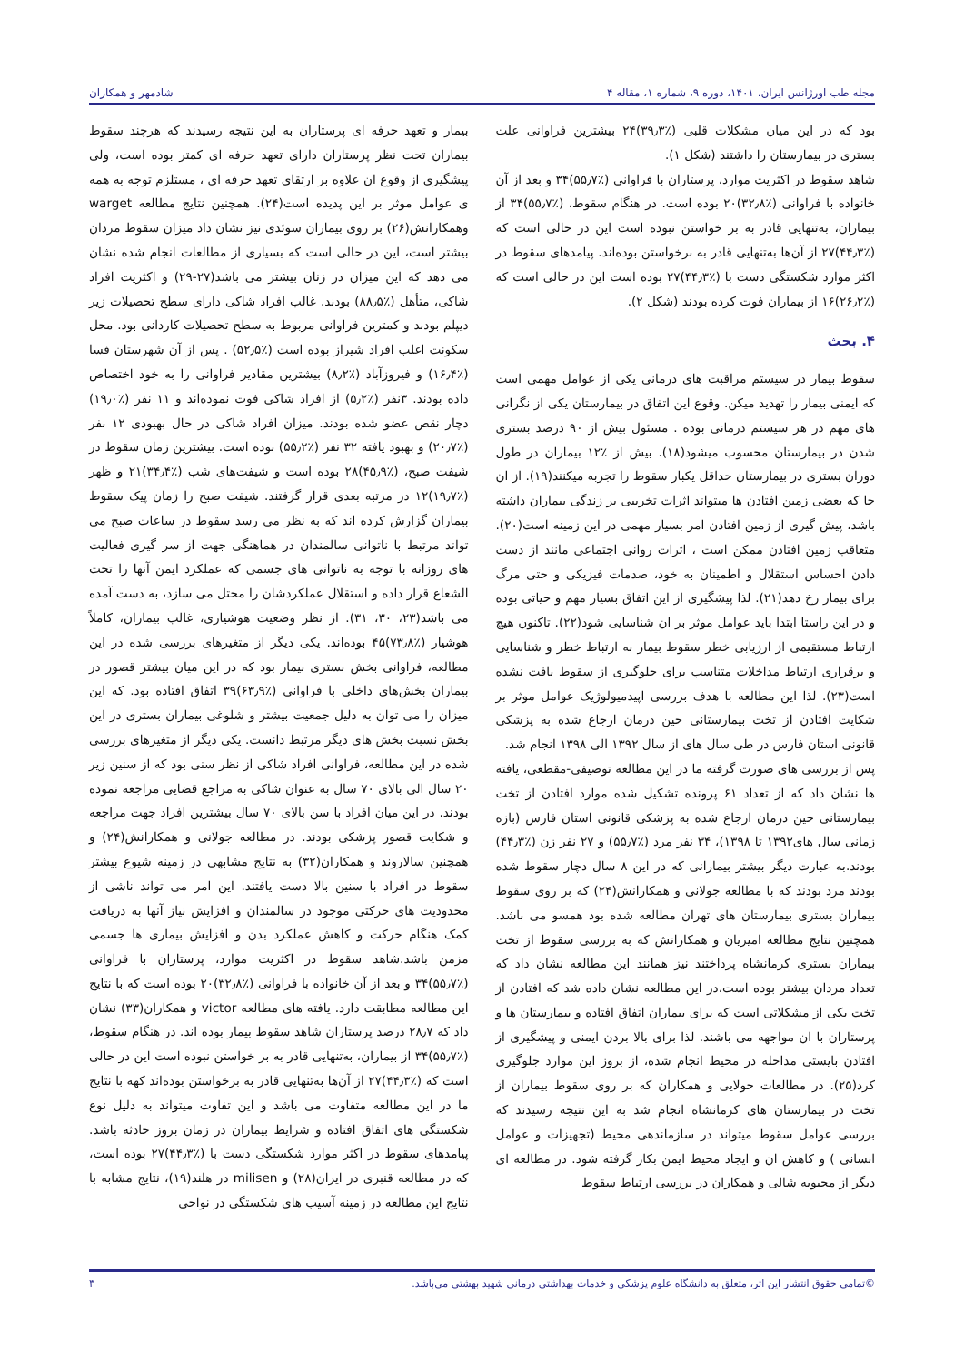مجله طب اورژانس ایران، ۱۴۰۱، دوره ۹، شماره ۱، مقاله ۴ شادمهر و همکاران
بود که در این میان مشکلات قلبی (٪۳۹٫۳)۲۴ بیشترین فراوانی علت بستری در بیمارستان را داشتند (شکل ۱).
شاهد سقوط در اکثریت موارد، پرستاران با فراوانی (٪۵۵٫۷)۳۴ و بعد از آن خانواده با فراوانی (٪۳۲٫۸)۲۰ بوده است. در هنگام سقوط، (٪۵۵٫۷)۳۴ از بیماران، به‌تنهایی قادر به بر خواستن نبوده است این در حالی است که (٪۴۴٫۳)۲۷ از آن‌ها به‌تنهایی قادر به برخواستن بوده‌اند. پیامدهای سقوط در اکثر موارد شکستگی دست با (٪۴۴٫۳)۲۷ بوده است این در حالی است که (٪۲۶٫۲)۱۶ از بیماران فوت کرده بودند (شکل ۲).
۴. بحث
سقوط بیمار در سیستم مراقبت های درمانی یکی از عوامل مهمی است که ایمنی بیمار را تهدید میکن. وقوع این اتفاق در بیمارستان یکی از نگرانی های مهم در هر سیستم درمانی بوده . مسئول بیش از ۹۰ درصد بستری شدن در بیمارستان محسوب میشود(۱۸). بیش از ٪۱۲ بیماران در طول دوران بستری در بیمارستان حداقل یکبار سقوط را تجربه میکنند(۱۹). از ان جا که بعضی زمین افتادن ها میتواند اثرات تخریبی بر زندگی بیماران داشته باشد، پیش گیری از زمین افتادن امر بسیار مهمی در این زمینه است(۲۰). متعاقب زمین افتادن ممکن است ، اثرات روانی اجتماعی مانند از دست دادن احساس استقلال و اطمینان به خود، صدمات فیزیکی و حتی مرگ برای بیمار رخ دهد(۲۱). لذا پیشگیری از این اتفاق بسیار مهم و حیاتی بوده و در این راستا ابتدا باید عوامل موثر بر ان شناسایی شود(۲۲). تاکنون هیچ ارتباط مستقیمی از ارزیابی خطر سقوط بیمار به ارتباط خطر و شناسایی و برقراری ارتباط مداخلات متناسب برای جلوگیری از سقوط یافت نشده است(۲۳). لذا این مطالعه با هدف بررسی اپیدمیولوژیک عوامل موثر بر شکایت افتادن از تخت بیمارستانی حین درمان ارجاع شده به پزشکی قانونی استان فارس در طی سال های از سال ۱۳۹۲ الی ۱۳۹۸ انجام شد.
پس از بررسی های صورت گرفته ما در این مطالعه توصیفی-مقطعی، یافته ها نشان داد که از تعداد ۶۱ پرونده تشکیل شده موارد افتادن از تخت بیمارستانی حین درمان ارجاع شده به پزشکی قانونی استان فارس (بازه زمانی سال های۱۳۹۲ تا ۱۳۹۸)، ۳۴ نفر مرد (٪۵۵٫۷) و ۲۷ نفر زن (٪۴۴٫۳) بودند.به عبارت دیگر بیشتر بیمارانی که در این ۸ سال دچار سقوط شده بودند مرد بودند که با مطالعه جولانی و همکارانش(۲۴) که بر روی سقوط بیماران بستری بیمارستان های تهران مطالعه شده بود همسو می باشد. همچنین نتایج مطالعه امیریان و همکارانش که به بررسی سقوط از تخت بیماران بستری کرمانشاه پرداختند نیز همانند این مطالعه نشان داد که تعداد مردان بیشتر بوده است،در این مطالعه نشان داده شد که افتادن از تخت یکی از مشکلاتی است که برای بیماران اتفاق افتاده و بیمارستان ها و پرستاران با ان مواجهه می باشند. لذا برای بالا بردن ایمنی و پیشگیری از افتادن بایستی مداحله در محیط انجام شده، از بروز این موارد جلوگیری کرد(۲۵). در مطالعات جولایی و همکاران که بر روی سقوط بیماران از تخت در بیمارستان های کرمانشاه انجام شد به این نتیجه رسیدند که بررسی عوامل سقوط میتواند در سازماندهی محیط (تجهیزات و عوامل انسانی ) و کاهش ان و ایجاد محیط ایمن بکار گرفته شود. در مطالعه ای دیگر از محبوبه شالی و همکاران در بررسی ارتباط سقوط
بیمار و تعهد حرفه ای پرستاران به این نتیجه رسیدند که هرچند سقوط بیماران تحت نظر پرستاران دارای تعهد حرفه ای کمتر بوده است، ولی پیشگیری از وقوع ان علاوه بر ارتقای تعهد حرفه ای ، مستلزم توجه به همه ی عوامل موثر بر این پدیده است(۲۴). همچنین نتایج مطالعه warget وهمکارانش(۲۶) بر روی بیماران سوئدی نیز نشان داد میزان سقوط مردان بیشتر است، این در حالی است که بسیاری از مطالعات انجام شده نشان می دهد که این میزان در زنان بیشتر می باشد(۲۷-۲۹) و اکثریت افراد شاکی، متأهل (٪۸۸٫۵) بودند. غالب افراد شاکی دارای سطح تحصیلات زیر دیپلم بودند و کمترین فراوانی مربوط به سطح تحصیلات کاردانی بود. محل سکونت اغلب افراد شیراز بوده است (٪۵۲٫۵) . پس از آن شهرستان فسا (٪۱۶٫۴) و فیروزآباد (٪۸٫۲) بیشترین مقادیر فراوانی را به خود اختصاص داده بودند. ۳نفر (٪۵٫۲) از افراد شاکی فوت نموده‌اند و ۱۱ نفر (٪۱۹٫۰) دچار نقص عضو شده بودند. میزان افراد شاکی در حال بهبودی ۱۲ نفر (٪۲۰٫۷) و بهبود یافته ۳۲ نفر (٪۵۵٫۲) بوده است. بیشترین زمان سقوط در شیفت صبح، (٪۴۵٫۹)۲۸ بوده است و شیفت‌های شب (٪۳۴٫۴)۲۱ و ظهر (٪۱۹٫۷)۱۲ در مرتبه بعدی قرار گرفتند. شیفت صبح را زمان پیک سقوط بیماران گزارش کرده اند که به نظر می رسد سقوط در ساعات صبح می تواند مرتبط با ناتوانی سالمندان در هماهنگی جهت از سر گیری فعالیت های روزانه با توجه به ناتوانی های جسمی که عملکرد ایمن آنها را تحت الشعاع قرار داده و استقلال عملکردشان را مختل می سازد، به دست آمده می باشد(۲۳، ۳۰، ۳۱). از نظر وضعیت هوشیاری، غالب بیماران، کاملاً هوشیار (٪۷۳٫۸)۴۵ بوده‌اند. یکی دیگر از متغیرهای بررسی شده در این مطالعه، فراوانی بخش بستری بیمار بود که در این میان بیشتر قصور در بیماران بخش‌های داخلی با فراوانی (٪۶۳٫۹)۳۹ اتفاق افتاده بود. که این میزان را می توان به دلیل جمعیت بیشتر و شلوغی بیماران بستری در این بخش نسبت بخش های دیگر مرتبط دانست. یکی دیگر از متغیرهای بررسی شده در این مطالعه، فراوانی افراد شاکی از نظر سنی بود که از سنین زیر ۲۰ سال الی بالای ۷۰ سال به عنوان شاکی به مراجع قضایی مراجعه نموده بودند. در این میان افراد با سن بالای ۷۰ سال بیشترین افراد جهت مراجعه و شکایت قصور پزشکی بودند. در مطالعه جولانی و همکارانش(۲۴) و همچنین سالاروند و همکاران(۳۲) به نتایج مشابهی در زمینه شیوع بیشتر سقوط در افراد با سنین بالا دست یافتند. این امر می تواند ناشی از محدودیت های حرکتی موجود در سالمندان و افزایش نیاز آنها به دریافت کمک هنگام حرکت و کاهش عملکرد بدن و افزایش بیماری ها جسمی مزمن باشد.شاهد سقوط در اکثریت موارد، پرستاران با فراوانی (٪۵۵٫۷)۳۴ و بعد از آن خانواده با فراوانی (٪۳۲٫۸)۲۰ بوده است که با نتایج این مطالعه مطابقت دارد. یافته های مطالعه victor و همکاران(۳۳) نشان داد که ۲۸٫۷ درصد پرستاران شاهد سقوط بیمار بوده اند. در هنگام سقوط، (٪۵۵٫۷)۳۴ از بیماران، به‌تنهایی قادر به بر خواستن نبوده است این در حالی است که (٪۴۴٫۳)۲۷ از آن‌ها به‌تنهایی قادر به برخواستن بوده‌اند کهه با نتایج ما در این مطالعه متفاوت می باشد و این تفاوت میتواند به دلیل نوع شکستگی های اتفاق افتاده و شرایط بیماران در زمان بروز حادثه باشد. پیامدهای سقوط در اکثر موارد شکستگی دست با (٪۴۴٫۳)۲۷ بوده است، که در مطالعه قنبری در ایران(۲۸) و milisen در هلند(۱۹)، نتایج مشابه با نتایج این مطالعه در زمینه آسیب های شکستگی در نواحی
©تمامی حقوق انتشار این اثر، متعلق به دانشگاه علوم پزشکی و خدمات بهداشتی درمانی شهید بهشتی می‌باشد. ۳